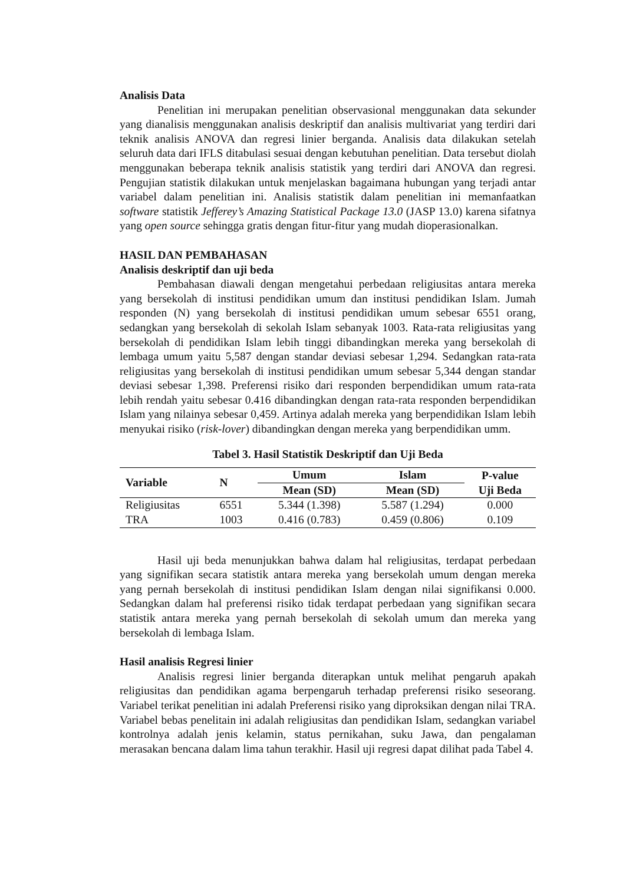Analisis Data
Penelitian ini merupakan penelitian observasional menggunakan data sekunder yang dianalisis menggunakan analisis deskriptif dan analisis multivariat yang terdiri dari teknik analisis ANOVA dan regresi linier berganda. Analisis data dilakukan setelah seluruh data dari IFLS ditabulasi sesuai dengan kebutuhan penelitian. Data tersebut diolah menggunakan beberapa teknik analisis statistik yang terdiri dari ANOVA dan regresi. Pengujian statistik dilakukan untuk menjelaskan bagaimana hubungan yang terjadi antar variabel dalam penelitian ini. Analisis statistik dalam penelitian ini memanfaatkan software statistik Jefferey’s Amazing Statistical Package 13.0 (JASP 13.0) karena sifatnya yang open source sehingga gratis dengan fitur-fitur yang mudah dioperasionalkan.
HASIL DAN PEMBAHASAN
Analisis deskriptif dan uji beda
Pembahasan diawali dengan mengetahui perbedaan religiusitas antara mereka yang bersekolah di institusi pendidikan umum dan institusi pendidikan Islam. Jumah responden (N) yang bersekolah di institusi pendidikan umum sebesar 6551 orang, sedangkan yang bersekolah di sekolah Islam sebanyak 1003. Rata-rata religiusitas yang bersekolah di pendidikan Islam lebih tinggi dibandingkan mereka yang bersekolah di lembaga umum yaitu 5,587 dengan standar deviasi sebesar 1,294. Sedangkan rata-rata religiusitas yang bersekolah di institusi pendidikan umum sebesar 5,344 dengan standar deviasi sebesar 1,398. Preferensi risiko dari responden berpendidikan umum rata-rata lebih rendah yaitu sebesar 0.416 dibandingkan dengan rata-rata responden berpendidikan Islam yang nilainya sebesar 0,459. Artinya adalah mereka yang berpendidikan Islam lebih menyukai risiko (risk-lover) dibandingkan dengan mereka yang berpendidikan umm.
Tabel 3. Hasil Statistik Deskriptif dan Uji Beda
| Variable | N | Umum | Islam | P-value |
| --- | --- | --- | --- | --- |
| | | Mean (SD) | Mean (SD) | Uji Beda |
| Religiusitas | 6551 | 5.344 (1.398) | 5.587 (1.294) | 0.000 |
| TRA | 1003 | 0.416 (0.783) | 0.459 (0.806) | 0.109 |
Hasil uji beda menunjukkan bahwa dalam hal religiusitas, terdapat perbedaan yang signifikan secara statistik antara mereka yang bersekolah umum dengan mereka yang pernah bersekolah di institusi pendidikan Islam dengan nilai signifikansi 0.000. Sedangkan dalam hal preferensi risiko tidak terdapat perbedaan yang signifikan secara statistik antara mereka yang pernah bersekolah di sekolah umum dan mereka yang bersekolah di lembaga Islam.
Hasil analisis Regresi linier
Analisis regresi linier berganda diterapkan untuk melihat pengaruh apakah religiusitas dan pendidikan agama berpengaruh terhadap preferensi risiko seseorang. Variabel terikat penelitian ini adalah Preferensi risiko yang diproksikan dengan nilai TRA. Variabel bebas penelitain ini adalah religiusitas dan pendidikan Islam, sedangkan variabel kontrolnya adalah jenis kelamin, status pernikahan, suku Jawa, dan pengalaman merasakan bencana dalam lima tahun terakhir. Hasil uji regresi dapat dilihat pada Tabel 4.